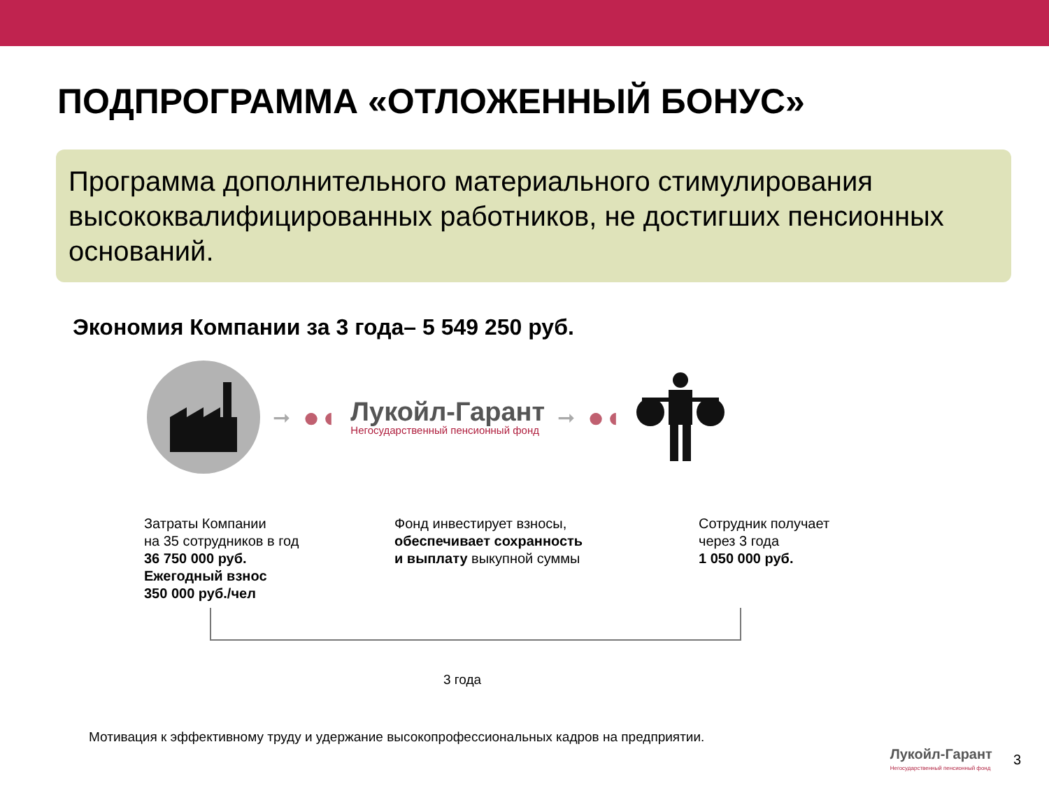ПОДПРОГРАММА «ОТЛОЖЕННЫЙ БОНУС»
Программа дополнительного материального стимулирования высококвалифицированных работников, не достигших пенсионных оснований.
Экономия Компании за 3 года– 5 549 250 руб.
➞ ●◖
Лукойл-Гарант
Негосударственный пенсионный фонд
➞ ●◖
Затраты Компании
на 35 сотрудников в год
36 750 000 руб.
Ежегодный взнос
350 000 руб./чел
Фонд инвестирует взносы,
обеспечивает сохранность
и выплату выкупной суммы
Сотрудник получает
через 3 года
1 050 000 руб.
3 года
Мотивация к эффективному труду и удержание высокопрофессиональных кадров на предприятии.
Лукойл-Гарант
Негосударственный пенсионный фонд
3